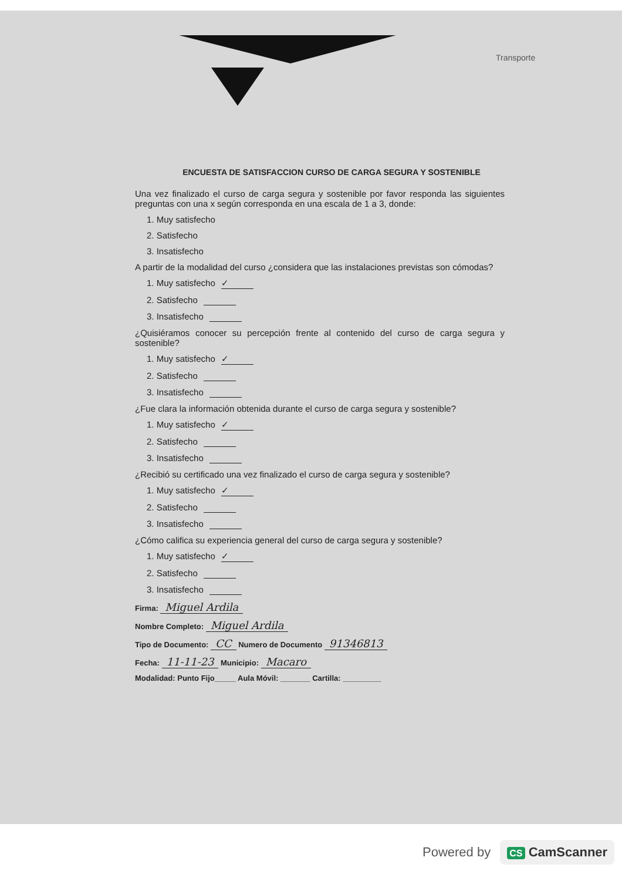Transporte
ENCUESTA DE SATISFACCION CURSO DE CARGA SEGURA Y SOSTENIBLE
Una vez finalizado el curso de carga segura y sostenible por favor responda las siguientes preguntas con una x según corresponda en una escala de 1 a 3, donde:
1. Muy satisfecho
2. Satisfecho
3. Insatisfecho
A partir de la modalidad del curso ¿considera que las instalaciones previstas son cómodas?
1. Muy satisfecho ✓
2. Satisfecho
3. Insatisfecho
¿Quisiéramos conocer su percepción frente al contenido del curso de carga segura y sostenible?
1. Muy satisfecho ✓
2. Satisfecho
3. Insatisfecho
¿Fue clara la información obtenida durante el curso de carga segura y sostenible?
1. Muy satisfecho ✓
2. Satisfecho
3. Insatisfecho
¿Recibió su certificado una vez finalizado el curso de carga segura y sostenible?
1. Muy satisfecho ✓
2. Satisfecho
3. Insatisfecho
¿Cómo califica su experiencia general del curso de carga segura y sostenible?
1. Muy satisfecho ✓
2. Satisfecho
3. Insatisfecho
Firma: Miguel Ardila
Nombre Completo: Miguel Ardila
Tipo de Documento: CC Numero de Documento 91346813
Fecha: 11-11-23 Municipio: Macaro
Modalidad: Punto Fijo_____ Aula Móvil: _______ Cartilla: _________
Powered by CS CamScanner